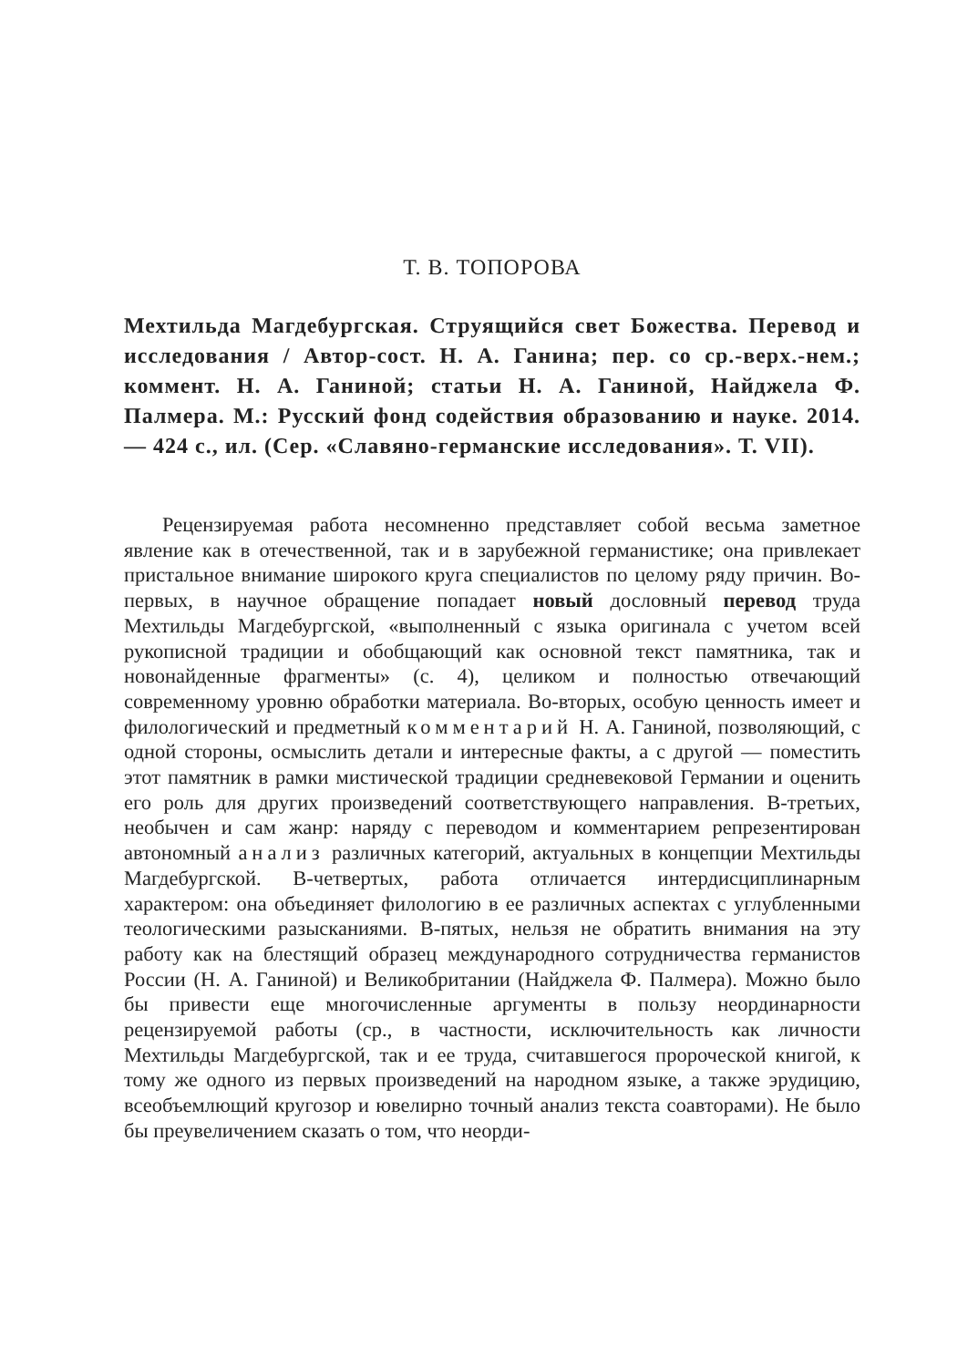Т. В. ТОПОРОВА
Мехтильда Магдебургская. Струящийся свет Божества. Перевод и исследования / Автор-сост. Н. А. Ганина; пер. со ср.-верх.-нем.; коммент. Н. А. Ганиной; статьи Н. А. Ганиной, Найджела Ф. Палмера. М.: Русский фонд содействия образованию и науке. 2014. — 424 с., ил. (Сер. «Славяно-германские исследования». Т. VII).
Рецензируемая работа несомненно представляет собой весьма заметное явление как в отечественной, так и в зарубежной германистике; она привлекает пристальное внимание широкого круга специалистов по целому ряду причин. Во-первых, в научное обращение попадает новый дословный перевод труда Мехтильды Магдебургской, «выполненный с языка оригинала с учетом всей рукописной традиции и обобщающий как основной текст памятника, так и новонайденные фрагменты» (с. 4), целиком и полностью отвечающий современному уровню обработки материала. Во-вторых, особую ценность имеет и филологический и предметный комментарий Н. А. Ганиной, позволяющий, с одной стороны, осмыслить детали и интересные факты, а с другой — поместить этот памятник в рамки мистической традиции средневековой Германии и оценить его роль для других произведений соответствующего направления. В-третьих, необычен и сам жанр: наряду с переводом и комментарием репрезентирован автономный анализ различных категорий, актуальных в концепции Мехтильды Магдебургской. В-четвертых, работа отличается интердисциплинарным характером: она объединяет филологию в ее различных аспектах с углубленными теологическими разысканиями. В-пятых, нельзя не обратить внимания на эту работу как на блестящий образец международного сотрудничества германистов России (Н. А. Ганиной) и Великобритании (Найджела Ф. Палмера). Можно было бы привести еще многочисленные аргументы в пользу неординарности рецензируемой работы (ср., в частности, исключительность как личности Мехтильды Магдебургской, так и ее труда, считавшегося пророческой книгой, к тому же одного из первых произведений на народном языке, а также эрудицию, всеобъемлющий кругозор и ювелирно точный анализ текста соавторами). Не было бы преувеличением сказать о том, что неорди-